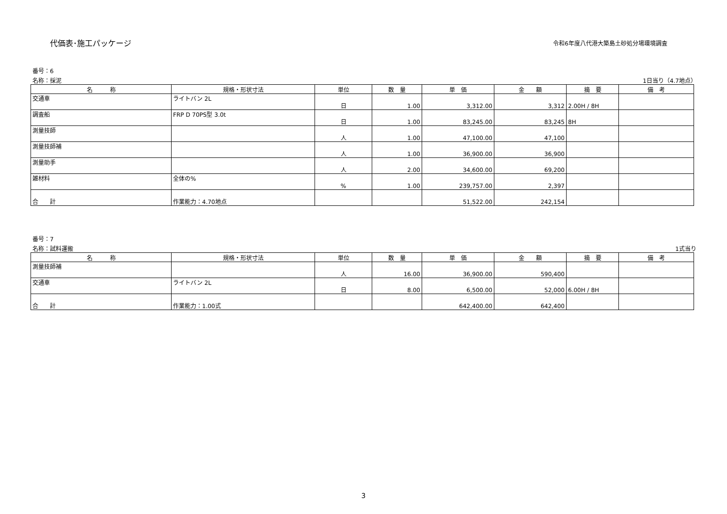代価表･施工パッケージ
令和6年度八代港大築島土砂処分場環境調査
番号：6
名称：採泥 1日当り（4.7地点）
| 名 称 | 規格・形状寸法 | 単位 | 数 量 | 単 価 | 金 額 | 摘 要 | 備 考 |
| --- | --- | --- | --- | --- | --- | --- | --- |
| 交通車 | ライトバン 2L | 日 | 1.00 | 3,312.00 | 3,312 | 2.00H / 8H | |
| 調査船 | FRP D 70PS型 3.0t | 日 | 1.00 | 83,245.00 | 83,245 | 8H | |
| 測量技師 | | 人 | 1.00 | 47,100.00 | 47,100 | | |
| 測量技師補 | | 人 | 1.00 | 36,900.00 | 36,900 | | |
| 測量助手 | | 人 | 2.00 | 34,600.00 | 69,200 | | |
| 雑材料 | 全体の% | % | 1.00 | 239,757.00 | 2,397 | | |
| 合 計 | 作業能力：4.70地点 | | | 51,522.00 | 242,154 | | |
番号：7
名称：試料運搬 1式当り
| 名 称 | 規格・形状寸法 | 単位 | 数 量 | 単 価 | 金 額 | 摘 要 | 備 考 |
| --- | --- | --- | --- | --- | --- | --- | --- |
| 測量技師補 | | 人 | 16.00 | 36,900.00 | 590,400 | | |
| 交通車 | ライトバン 2L | 日 | 8.00 | 6,500.00 | 52,000 | 6.00H / 8H | |
| 合 計 | 作業能力：1.00式 | | | 642,400.00 | 642,400 | | |
3